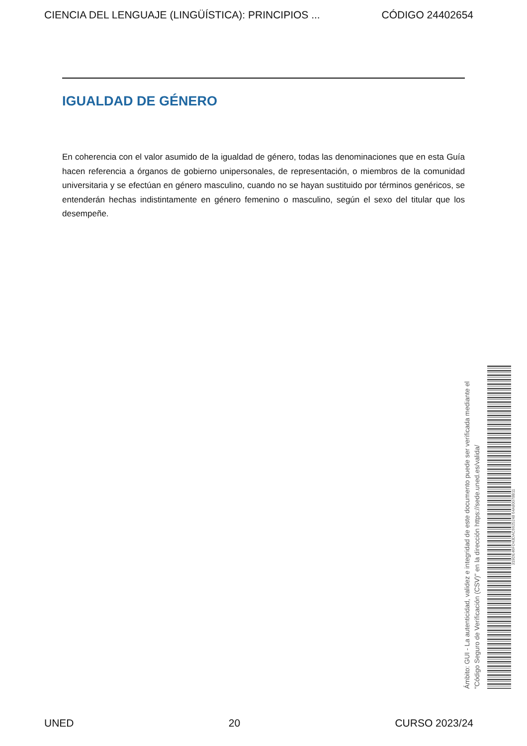CIENCIA DEL LENGUAJE (LINGÜÍSTICA): PRINCIPIOS ... CÓDIGO 24402654
IGUALDAD DE GÉNERO
En coherencia con el valor asumido de la igualdad de género, todas las denominaciones que en esta Guía hacen referencia a órganos de gobierno unipersonales, de representación, o miembros de la comunidad universitaria y se efectúan en género masculino, cuando no se hayan sustituido por términos genéricos, se entenderán hechas indistintamente en género femenino o masculino, según el sexo del titular que los desempeñe.
Ámbito: GUI - La autenticidad, validez e integridad de este documento puede ser verificada mediante el "Código Seguro de Verificación (CSV)" en la dirección https://sede.uned.es/valida/
319DE46FD43DAC6625248 64A80078B11
UNED 20 CURSO 2023/24